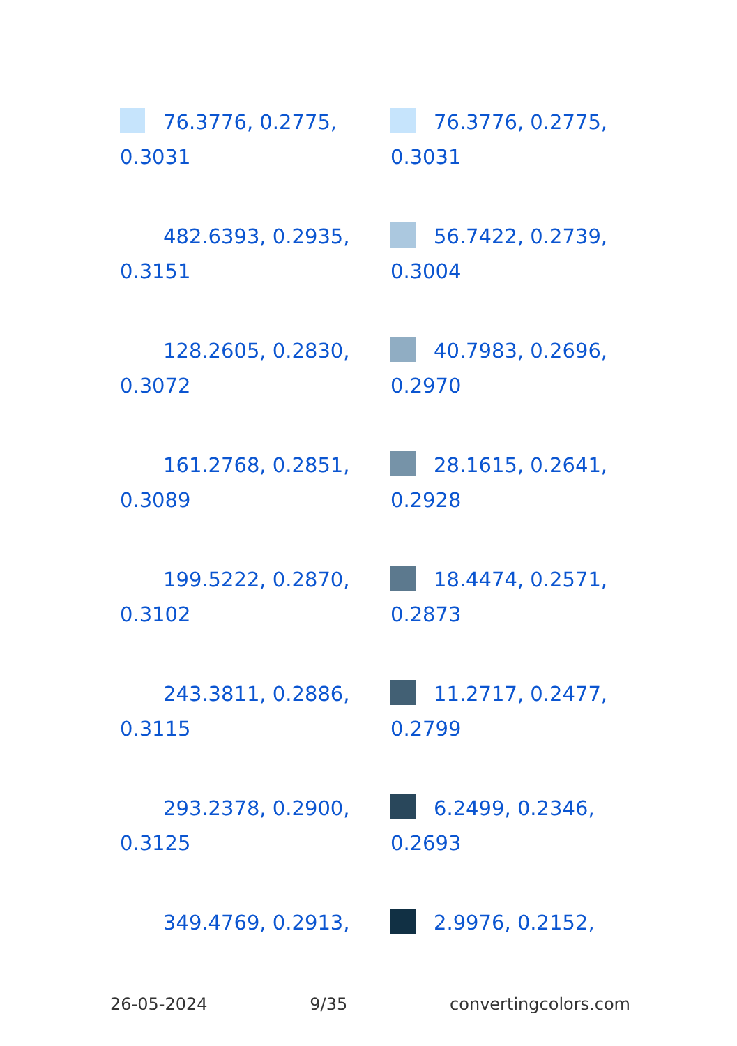76.3776, 0.2775, 0.3031
76.3776, 0.2775, 0.3031
482.6393, 0.2935, 0.3151
56.7422, 0.2739, 0.3004
128.2605, 0.2830, 0.3072
40.7983, 0.2696, 0.2970
161.2768, 0.2851, 0.3089
28.1615, 0.2641, 0.2928
199.5222, 0.2870, 0.3102
18.4474, 0.2571, 0.2873
243.3811, 0.2886, 0.3115
11.2717, 0.2477, 0.2799
293.2378, 0.2900, 0.3125
6.2499, 0.2346, 0.2693
349.4769, 0.2913,
2.9976, 0.2152,
26-05-2024 9/35 convertingcolors.com